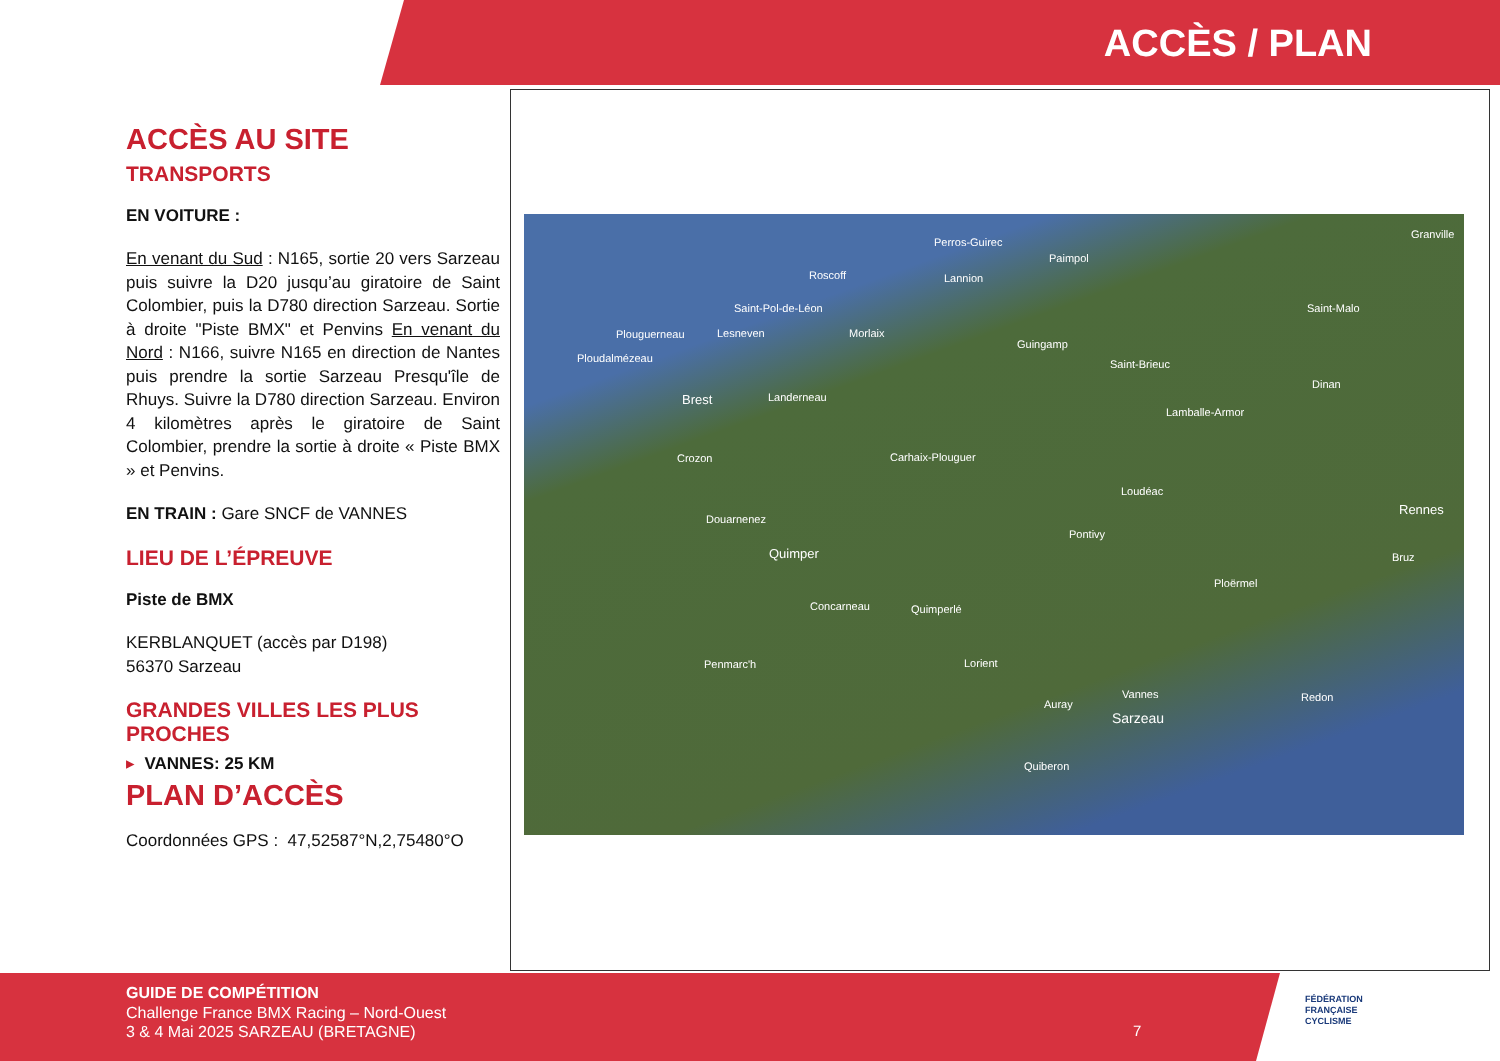ACCÈS / PLAN
ACCÈS AU SITE
TRANSPORTS
EN VOITURE :
En venant du Sud : N165, sortie 20 vers Sarzeau puis suivre la D20 jusqu’au giratoire de Saint Colombier, puis la D780 direction Sarzeau. Sortie à droite "Piste BMX" et Penvins En venant du Nord : N166, suivre N165 en direction de Nantes puis prendre la sortie Sarzeau Presqu'île de Rhuys. Suivre la D780 direction Sarzeau. Environ 4 kilomètres après le giratoire de Saint Colombier, prendre la sortie à droite « Piste BMX » et Penvins.
EN TRAIN : Gare SNCF de VANNES
LIEU DE L’ÉPREUVE
Piste de BMX
KERBLANQUET (accès par D198)
56370 Sarzeau
GRANDES VILLES LES PLUS PROCHES
▸ VANNES: 25 KM
PLAN D’ACCÈS
Coordonnées GPS : 47,52587°N,2,75480°O
Perros-Guirec
Paimpol
Roscoff Lannion
Granville
Saint-Pol-de-Léon Saint-Malo
Plouguerneau Lesneven Morlaix
Guingamp
Ploudalmézeau Saint-Brieuc
Dinan
Brest Landerneau
Lamballe-Armor
Crozon Carhaix-Plouguer
Loudéac
Rennes
Douarnenez
Pontivy
Quimper Bruz
Ploërmel
Concarneau Quimperlé
Penmarc'h Lorient
Vannes Redon
Auray
Sarzeau
Quiberon
GUIDE DE COMPÉTITION
Challenge France BMX Racing – Nord-Ouest
3 & 4 Mai 2025 SARZEAU (BRETAGNE)
7
FÉDÉRATION
FRANÇAISE
CYCLISME